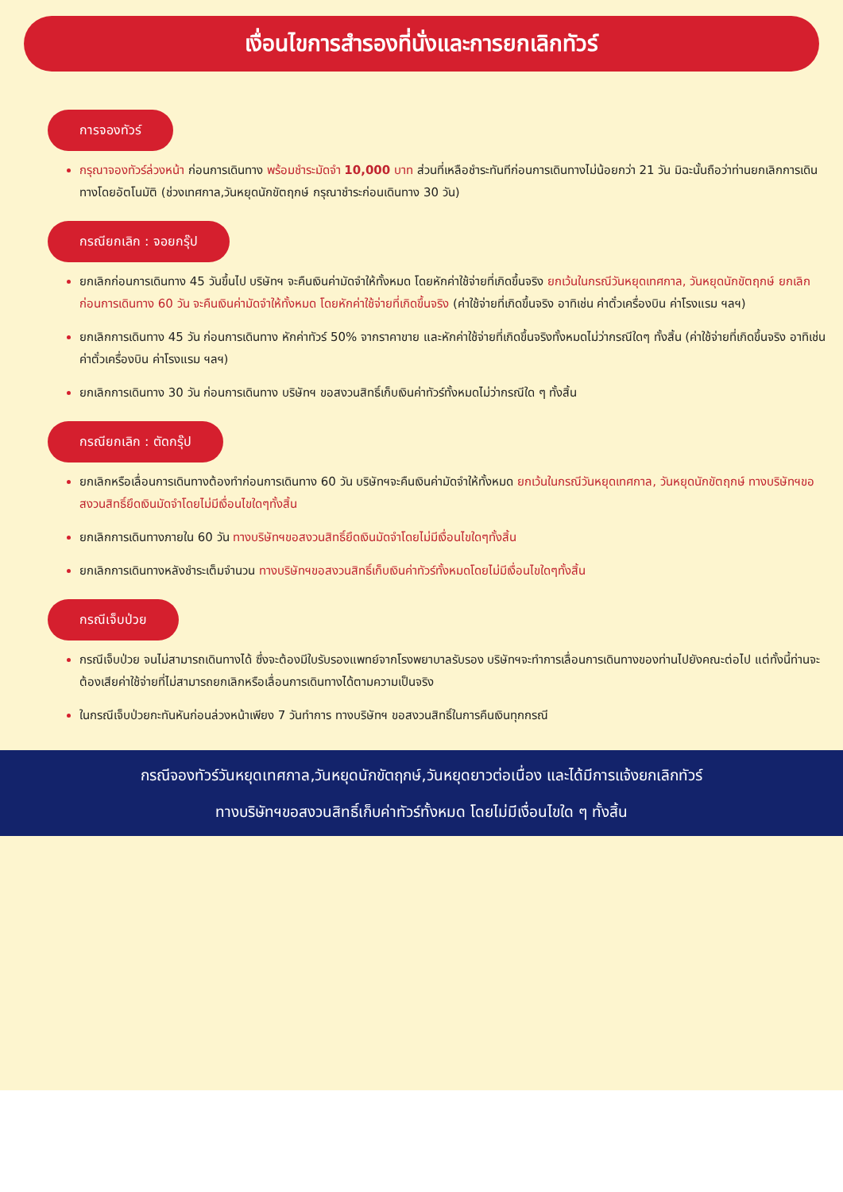เงื่อนไขการสำรองที่นั่งและการยกเลิกทัวร์
การจองทัวร์
กรุณาจองทัวร์ล่วงหน้า ก่อนการเดินทาง พร้อมชำระมัดจำ 10,000 บาท ส่วนที่เหลือชำระทันทีก่อนการเดินทางไม่น้อยกว่า 21 วัน มิฉะนั้นถือว่าท่านยกเลิกการเดินทางโดยอัตโนมัติ (ช่วงเทศกาล,วันหยุดนักขัตฤกษ์ กรุณาชำระก่อนเดินทาง 30 วัน)
กรณียกเลิก : จอยกรุ๊ป
ยกเลิกก่อนการเดินทาง 45 วันขึ้นไป บริษัทฯ จะคืนเงินค่ามัดจำให้ทั้งหมด โดยหักค่าใช้จ่ายที่เกิดขึ้นจริง ยกเว้นในกรณีวันหยุดเทศกาล, วันหยุดนักขัตฤกษ์ ยกเลิกก่อนการเดินทาง 60 วัน จะคืนเงินค่ามัดจำให้ทั้งหมด โดยหักค่าใช้จ่ายที่เกิดขึ้นจริง (ค่าใช้จ่ายที่เกิดขึ้นจริง อาทิเช่น ค่าตั๋วเครื่องบิน ค่าโรงแรม ฯลฯ)
ยกเลิกการเดินทาง 45 วัน ก่อนการเดินทาง หักค่าทัวร์ 50% จากราคาขาย และหักค่าใช้จ่ายที่เกิดขึ้นจริงทั้งหมดไม่ว่ากรณีใดๆ ทั้งสิ้น (ค่าใช้จ่ายที่เกิดขึ้นจริง อาทิเช่น ค่าตั๋วเครื่องบิน ค่าโรงแรม ฯลฯ)
ยกเลิกการเดินทาง 30 วัน ก่อนการเดินทาง บริษัทฯ ขอสงวนสิทธิ์เก็บเงินค่าทัวร์ทั้งหมดไม่ว่ากรณีใด ๆ ทั้งสิ้น
กรณียกเลิก : ตัดกรุ๊ป
ยกเลิกหรือเลื่อนการเดินทางต้องทำก่อนการเดินทาง 60 วัน บริษัทฯจะคืนเงินค่ามัดจำให้ทั้งหมด ยกเว้นในกรณีวันหยุดเทศกาล, วันหยุดนักขัตฤกษ์ ทางบริษัทฯขอสงวนสิทธิ์ยึดเงินมัดจำโดยไม่มีเงื่อนไขใดๆทั้งสิ้น
ยกเลิกการเดินทางภายใน 60 วัน ทางบริษัทฯขอสงวนสิทธิ์ยึดเงินมัดจำโดยไม่มีเงื่อนไขใดๆทั้งสิ้น
ยกเลิกการเดินทางหลังชำระเต็มจำนวน ทางบริษัทฯขอสงวนสิทธิ์เก็บเงินค่าทัวร์ทั้งหมดโดยไม่มีเงื่อนไขใดๆทั้งสิ้น
กรณีเจ็บป่วย
กรณีเจ็บป่วย จนไม่สามารถเดินทางได้ ซึ่งจะต้องมีใบรับรองแพทย์จากโรงพยาบาลรับรอง บริษัทฯจะทำการเลื่อนการเดินทางของท่านไปยังคณะต่อไป แต่ทั้งนี้ท่านจะต้องเสียค่าใช้จ่ายที่ไม่สามารถยกเลิกหรือเลื่อนการเดินทางได้ตามความเป็นจริง
ในกรณีเจ็บป่วยกะทันหันก่อนล่วงหน้าเพียง 7 วันทำการ ทางบริษัทฯ ขอสงวนสิทธิ์ในการคืนเงินทุกกรณี
กรณีจองทัวร์วันหยุดเทศกาล,วันหยุดนักขัตฤกษ์,วันหยุดยาวต่อเนื่อง และได้มีการแจ้งยกเลิกทัวร์
ทางบริษัทฯขอสงวนสิทธิ์เก็บค่าทัวร์ทั้งหมด โดยไม่มีเงื่อนไขใด ๆ ทั้งสิ้น